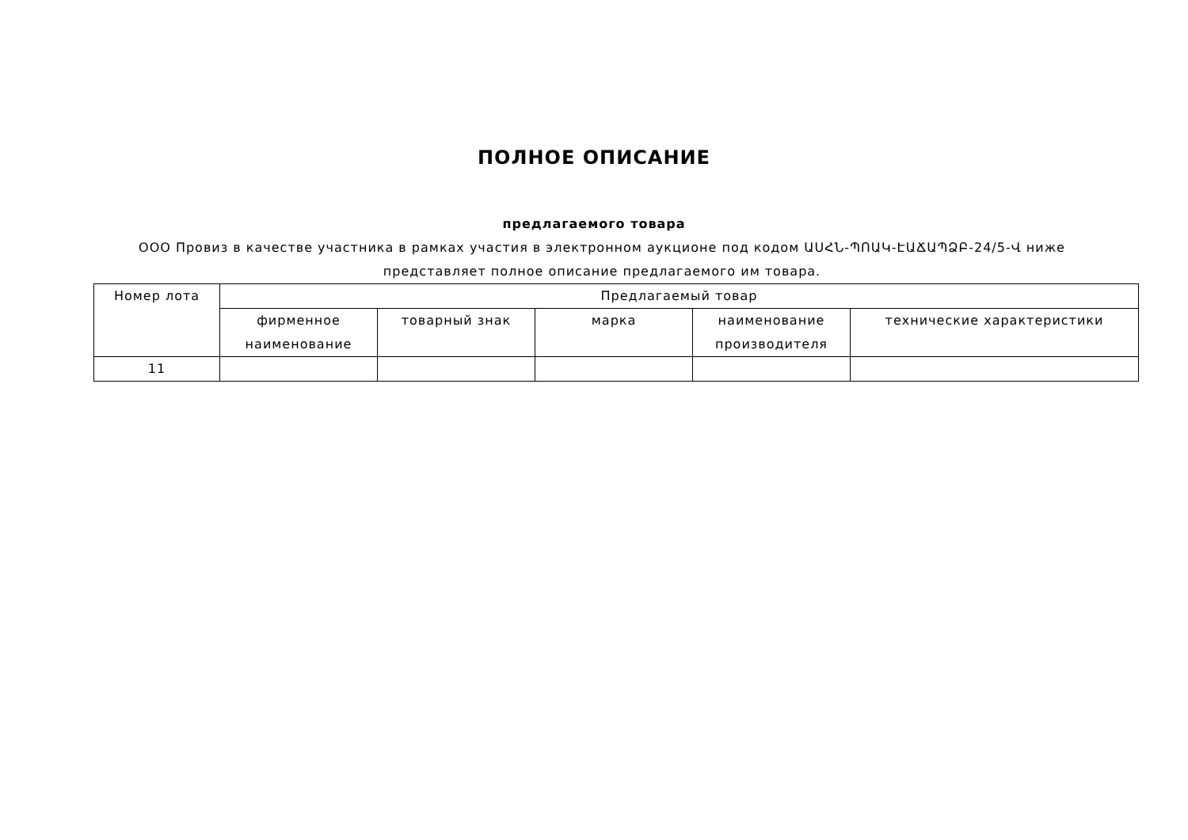ПОЛНОЕ ОПИСАНИЕ
предлагаемого товара
ООО Провиз в качестве участника в рамках участия в электронном аукционе под кодом ԱՍՀՆ-ՊՈԱԿ-ԷԱՃԱՊՁԲ-24/5-Վ ниже представляет полное описание предлагаемого им товара.
| Номер лота | Предлагаемый товар | | | | |
| --- | --- | --- | --- | --- | --- |
| | фирменное наименование | товарный знак | марка | наименование производителя | технические характеристики |
| 11 | | | | | |